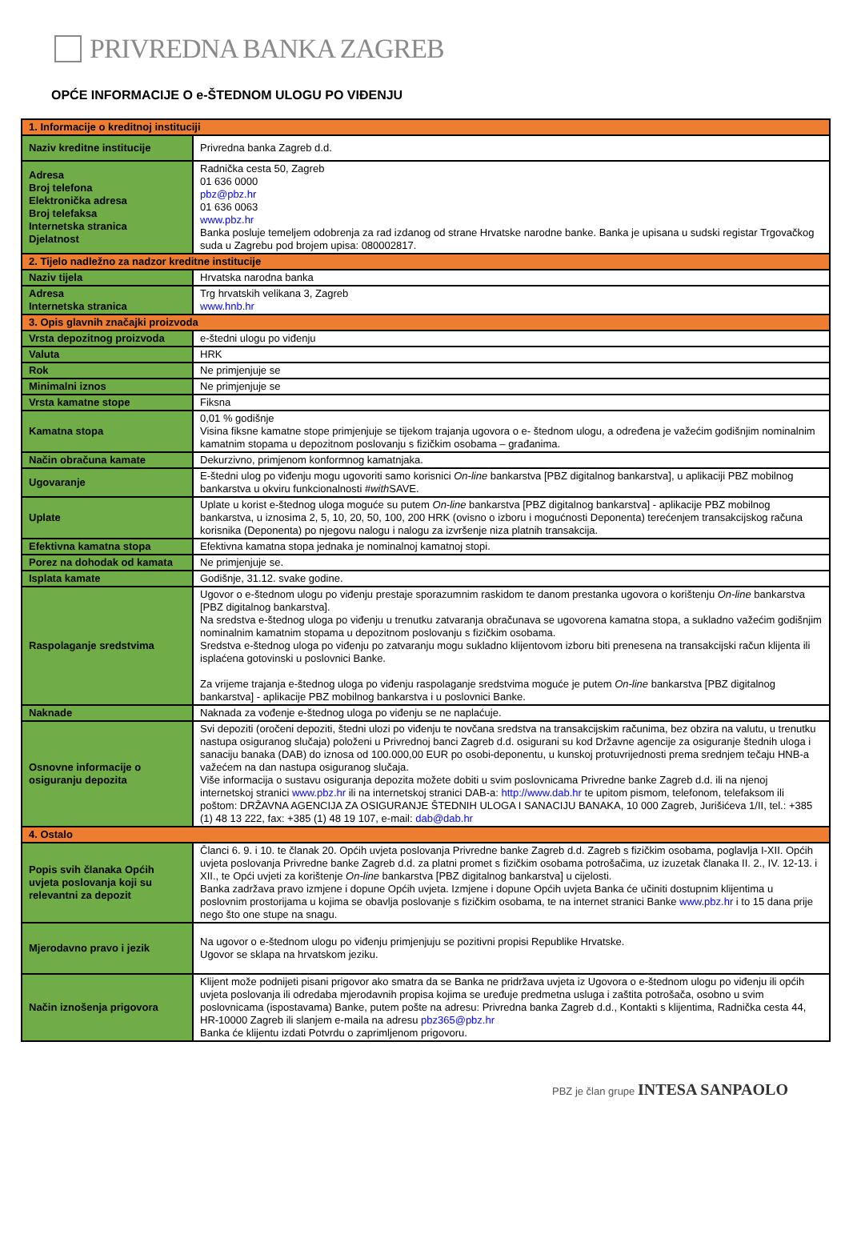PRIVREDNA BANKA ZAGREB
OPĆE INFORMACIJE O e-ŠTEDNOM ULOGU PO VIĐENJU
| 1. Informacije o kreditnoj instituciji | |
| Naziv kreditne institucije | Privredna banka Zagreb d.d. |
| Adresa Broj telefona Elektronička adresa Broj telefaksa Internetska stranica Djelatnost | Radnička cesta 50, Zagreb 01 636 0000 pbz@pbz.hr 01 636 0063 www.pbz.hr Banka posluje temeljem odobrenja za rad izdanog od strane Hrvatske narodne banke. Banka je upisana u sudski registar Trgovačkog suda u Zagrebu pod brojem upisa: 080002817. |
| 2. Tijelo nadležno za nadzor kreditne institucije | |
| Naziv tijela | Hrvatska narodna banka |
| Adresa Internetska stranica | Trg hrvatskih velikana 3, Zagreb www.hnb.hr |
| 3. Opis glavnih značajki proizvoda | |
| Vrsta depozitnog proizvoda | e-štedni ulogu po viđenju |
| Valuta | HRK |
| Rok | Ne primjenjuje se |
| Minimalni iznos | Ne primjenjuje se |
| Vrsta kamatne stope | Fiksna |
| Kamatna stopa | 0,01 % godišnje Visina fiksne kamatne stope primjenjuje se tijekom trajanja ugovora o e- štednom ulogu, a određena je važećim godišnjim nominalnim kamatnim stopama u depozitnom poslovanju s fizičkim osobama – građanima. |
| Način obračuna kamate | Dekurzivno, primjenom konformnog kamatnjaka. |
| Ugovaranje | E-štedni ulog po viđenju mogu ugovoriti samo korisnici On-line bankarstva [PBZ digitalnog bankarstva], u aplikaciji PBZ mobilnog bankarstva u okviru funkcionalnosti # with SAVE. |
| Uplate | Uplate u korist e-štednog uloga moguće su putem On-line bankarstva [PBZ digitalnog bankarstva] - aplikacije PBZ mobilnog bankarstva, u iznosima 2, 5, 10, 20, 50, 100, 200 HRK (ovisno o izboru i mogućnosti Deponenta) terećenjem transakcijskog računa korisnika (Deponenta) po njegovu nalogu i nalogu za izvršenje niza platnih transakcija. |
| Efektivna kamatna stopa | Efektivna kamatna stopa jednaka je nominalnoj kamatnoj stopi. |
| Porez na dohodak od kamata | Ne primjenjuje se. |
| Isplata kamate | Godišnje, 31.12. svake godine. |
| Raspolaganje sredstvima | Ugovor o e-štednom ulogu po viđenju prestaje sporazumnim raskidom te danom prestanka ugovora o korištenju On-line bankarstva [PBZ digitalnog bankarstva]. Na sredstva e-štednog uloga po viđenju u trenutku zatvaranja obračunava se ugovorena kamatna stopa, a sukladno važećim godišnjim nominalnim kamatnim stopama u depozitnom poslovanju s fizičkim osobama. Sredstva e-štednog uloga po viđenju po zatvaranju mogu sukladno klijentovom izboru biti prenesena na transakcijski račun klijenta ili isplaćena gotovinski u poslovnici Banke. Za vrijeme trajanja e-štednog uloga po viđenju raspolaganje sredstvima moguće je putem On-line bankarstva [PBZ digitalnog bankarstva] - aplikacije PBZ mobilnog bankarstva i u poslovnici Banke. |
| Naknade | Naknada za vođenje e-štednog uloga po viđenju se ne naplaćuje. |
| Osnovne informacije o osiguranju depozita | Svi depoziti (oročeni depoziti, štedni ulozi po viđenju te novčana sredstva na transakcijskim računima, bez obzira na valutu, u trenutku nastupa osiguranog slučaja) položeni u Privrednoj banci Zagreb d.d. osigurani su kod Državne agencije za osiguranje štednih uloga i sanaciju banaka (DAB) do iznosa od 100.000,00 EUR po osobi-deponentu, u kunskoj protuvrijednosti prema srednjem tečaju HNB-a važećem na dan nastupa osiguranog slučaja. Više informacija o sustavu osiguranja depozita možete dobiti u svim poslovnicama Privredne banke Zagreb d.d. ili na njenoj internetskoj stranici www.pbz.hr ili na internetskoj stranici DAB-a: http://www.dab.hr te upitom pismom, telefonom, telefaksom ili poštom: DRŽAVNA AGENCIJA ZA OSIGURANJE ŠTEDNIH ULOGA I SANACIJU BANAKA, 10 000 Zagreb, Jurišićeva 1/II, tel.: +385 (1) 48 13 222, fax: +385 (1) 48 19 107, e-mail: dab@dab.hr |
| 4. Ostalo | |
| Popis svih članaka Općih uvjeta poslovanja koji su relevantni za depozit | Članci 6. 9. i 10. te članak 20. Općih uvjeta poslovanja Privredne banke Zagreb d.d. Zagreb s fizičkim osobama, poglavlja I-XII. Općih uvjeta poslovanja Privredne banke Zagreb d.d. za platni promet s fizičkim osobama potrošačima, uz izuzetak članaka II. 2., IV. 12-13. i XII., te Opći uvjeti za korištenje On-line bankarstva [PBZ digitalnog bankarstva] u cijelosti. Banka zadržava pravo izmjene i dopune Općih uvjeta. Izmjene i dopune Općih uvjeta Banka će učiniti dostupnim klijentima u poslovnim prostorijama u kojima se obavlja poslovanje s fizičkim osobama, te na internet stranici Banke www.pbz.hr i to 15 dana prije nego što one stupe na snagu. |
| Mjerodavno pravo i jezik | Na ugovor o e-štednom ulogu po viđenju primjenjuju se pozitivni propisi Republike Hrvatske. Ugovor se sklapa na hrvatskom jeziku. |
| Način iznošenja prigovora | Klijent može podnijeti pisani prigovor ako smatra da se Banka ne pridržava uvjeta iz Ugovora o e-štednom ulogu po viđenju ili općih uvjeta poslovanja ili odredaba mjerodavnih propisa kojima se uređuje predmetna usluga i zaštita potrošača, osobno u svim poslovnicama (ispostavama) Banke, putem pošte na adresu: Privredna banka Zagreb d.d., Kontakti s klijentima, Radnička cesta 44, HR-10000 Zagreb ili slanjem e-maila na adresu pbz365@pbz.hr Banka će klijentu izdati Potvrdu o zaprimljenom prigovoru. |
PBZ je član grupe INTESA SANPAOLO